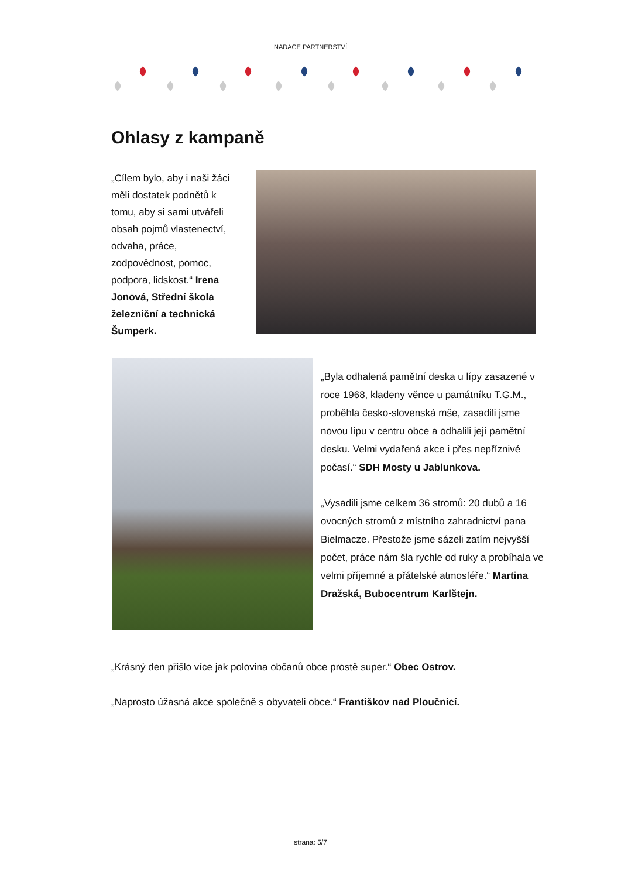NADACE PARTNERSTVÍ
Ohlasy z kampaně
„Cílem bylo, aby i naši žáci měli dostatek podnětů k tomu, aby si sami utvářeli obsah pojmů vlastenectví, odvaha, práce, zodpovědnost, pomoc, podpora, lidskost.“ Irena Jonová, Střední škola železniční a technická Šumperk.
„Byla odhalená pamětní deska u lípy zasazené v roce 1968, kladeny věnce u památníku T.G.M., proběhla česko-slovenská mše, zasadili jsme novou lípu v centru obce a odhalili její pamětní desku. Velmi vydařená akce i přes nepříznivé počasí.“ SDH Mosty u Jablunkova.
„Vysadili jsme celkem 36 stromů: 20 dubů a 16 ovocných stromů z místního zahradnictví pana Bielmacze. Přestože jsme sázeli zatím nejvyšší počet, práce nám šla rychle od ruky a probíhala ve velmi příjemné a přátelské atmosféře.“ Martina Dražská, Bubocentrum Karlštejn.
„Krásný den přišlo více jak polovina občanů obce prostě super.“ Obec Ostrov.
„Naprosto úžasná akce společně s obyvateli obce.“ Františkov nad Ploučnicí.
strana: 5/7